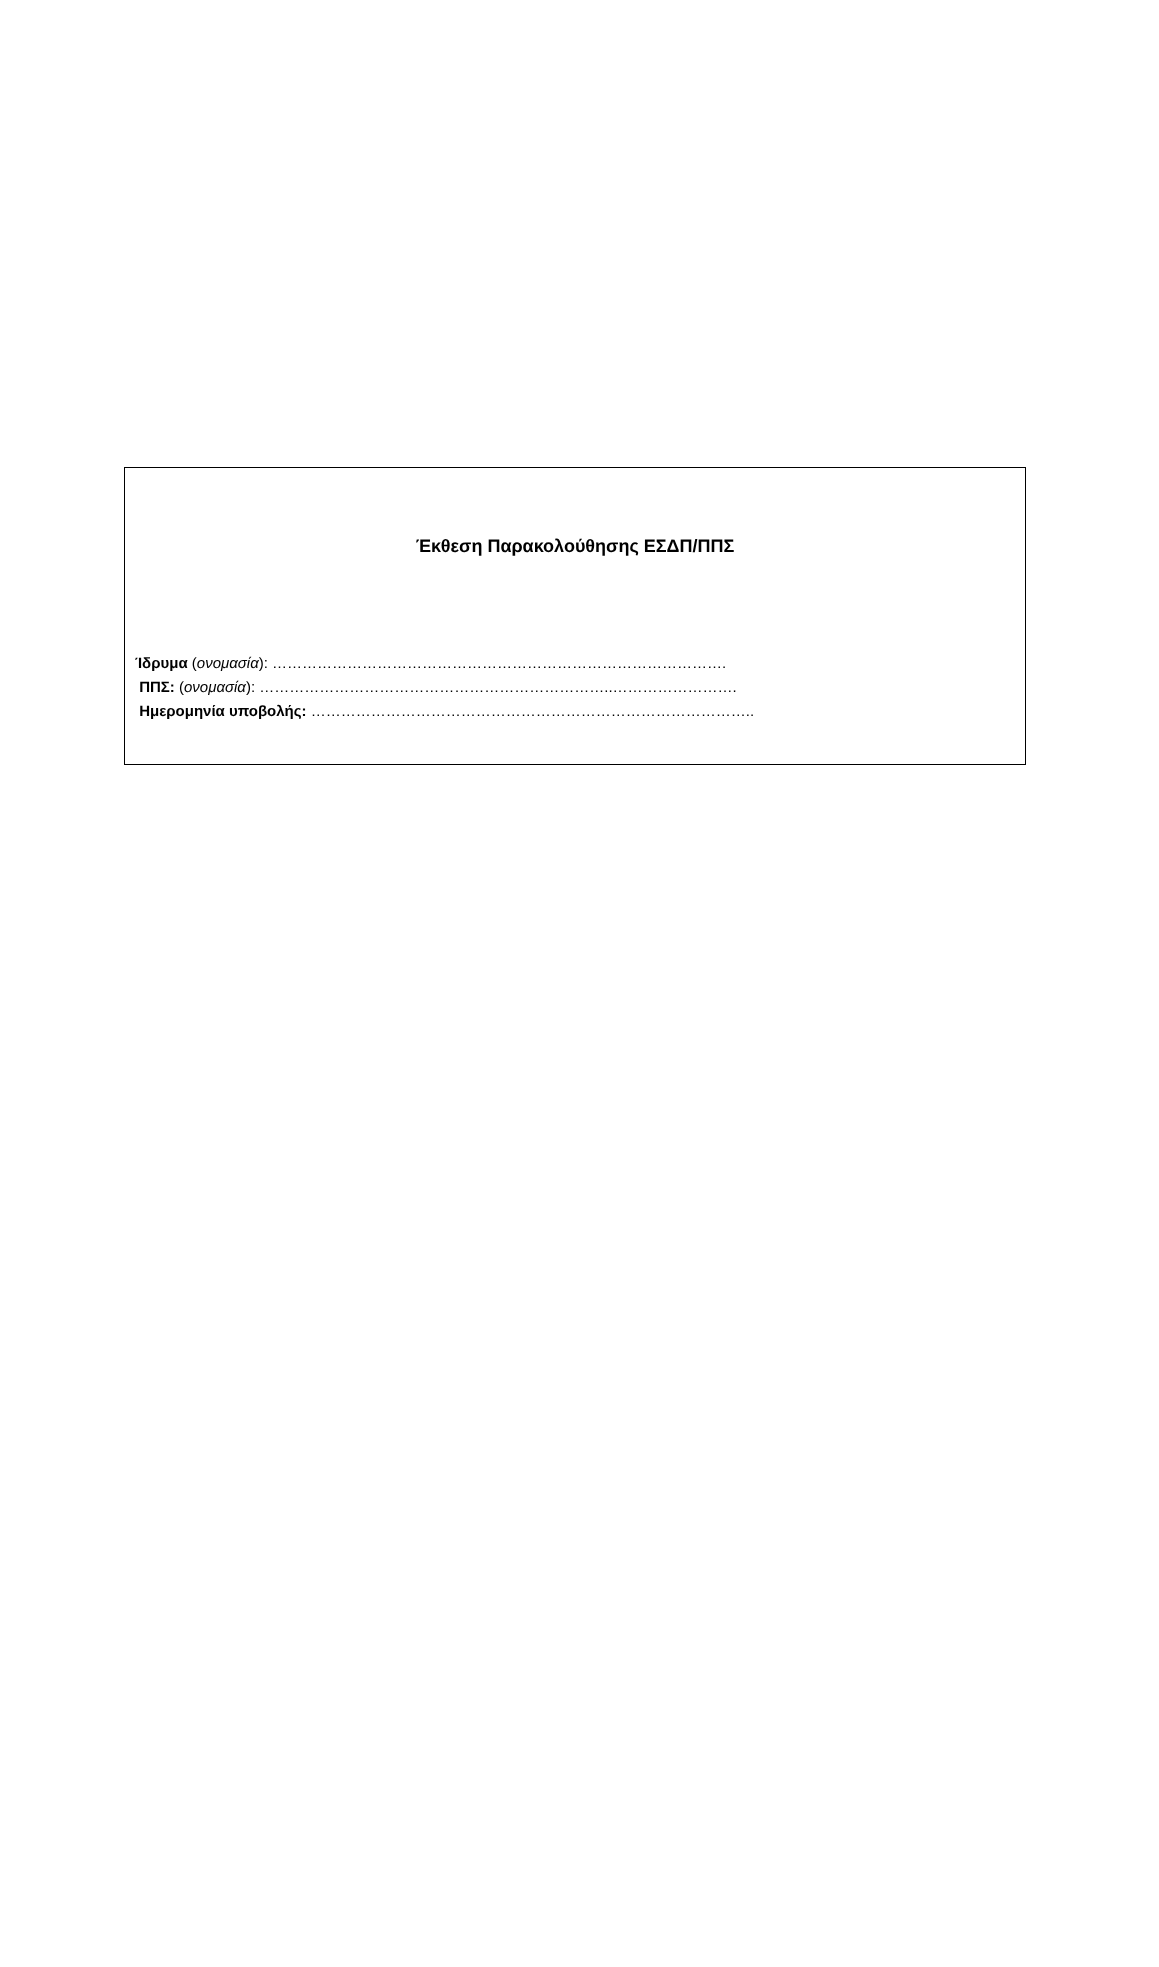Έκθεση Παρακολούθησης ΕΣΔΠ/ΠΠΣ
Ίδρυμα (ονομασία): ……………………………………………………………………………….
ΠΠΣ: (ονομασία): ……………………………………………………………..…………………….
Ημερομηνία υποβολής: ……………………………………………………………………………..